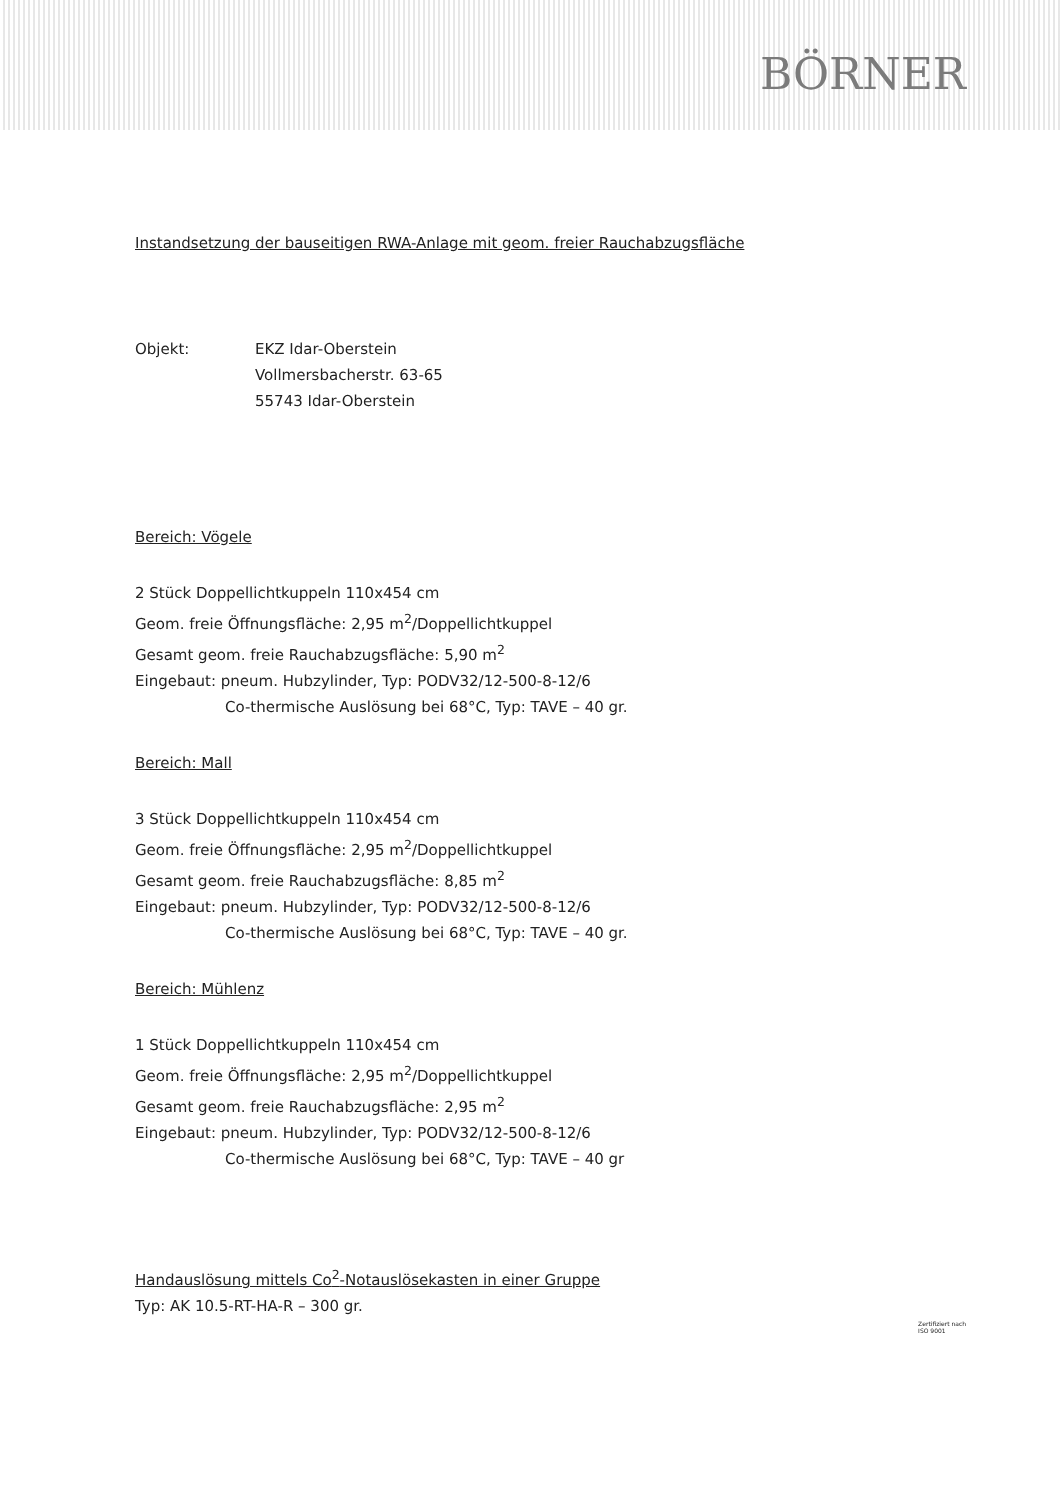BÖRNER
Instandsetzung der bauseitigen RWA-Anlage mit geom. freier Rauchabzugsfläche
Objekt: EKZ Idar-Oberstein
Vollmersbacherstr. 63-65
55743 Idar-Oberstein
Bereich: Vögele
2 Stück Doppellichtkuppeln 110x454 cm
Geom. freie Öffnungsfläche: 2,95 m<sup>2</sup>/Doppellichtkuppel
Gesamt geom. freie Rauchabzugsfläche: 5,90 m<sup>2</sup>
Eingebaut: pneum. Hubzylinder, Typ: PODV32/12-500-8-12/6
Co-thermische Auslösung bei 68°C, Typ: TAVE – 40 gr.
Bereich: Mall
3 Stück Doppellichtkuppeln 110x454 cm
Geom. freie Öffnungsfläche: 2,95 m<sup>2</sup>/Doppellichtkuppel
Gesamt geom. freie Rauchabzugsfläche: 8,85 m<sup>2</sup>
Eingebaut: pneum. Hubzylinder, Typ: PODV32/12-500-8-12/6
Co-thermische Auslösung bei 68°C, Typ: TAVE – 40 gr.
Bereich: Mühlenz
1 Stück Doppellichtkuppeln 110x454 cm
Geom. freie Öffnungsfläche: 2,95 m<sup>2</sup>/Doppellichtkuppel
Gesamt geom. freie Rauchabzugsfläche: 2,95 m<sup>2</sup>
Eingebaut: pneum. Hubzylinder, Typ: PODV32/12-500-8-12/6
Co-thermische Auslösung bei 68°C, Typ: TAVE – 40 gr
Handauslösung mittels Co<sup>2</sup>-Notauslösekasten in einer Gruppe
Typ: AK 10.5-RT-HA-R – 300 gr.
Zertifiziert nach
ISO 9001